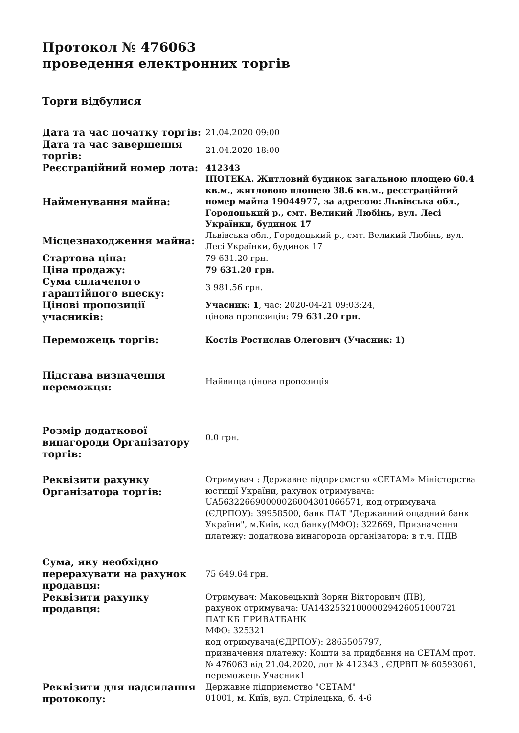Протокол № 476063
проведення електронних торгів
Торги відбулися
| Дата та час початку торгів: | 21.04.2020 09:00 |
| Дата та час завершення торгів: | 21.04.2020 18:00 |
| Реєстраційний номер лота: | 412343 |
| Найменування майна: | ІПОТЕКА. Житловий будинок загальною площею 60.4 кв.м., житловою площею 38.6 кв.м., реєстраційний номер майна 19044977, за адресою: Львівська обл., Городоцький р., смт. Великий Любінь, вул. Лесі Українки, будинок 17 |
| Місцезнаходження майна: | Львівська обл., Городоцький р., смт. Великий Любінь, вул. Лесі Українки, будинок 17 |
| Стартова ціна: | 79 631.20 грн. |
| Ціна продажу: | 79 631.20 грн. |
| Сума сплаченого гарантійного внеску: | 3 981.56 грн. |
| Цінові пропозиції учасників: | Учасник: 1 , час: 2020-04-21 09:03:24, цінова пропозиція: 79 631.20 грн. |
| Переможець торгів: | Костів Ростислав Олегович (Учасник: 1) |
| Підстава визначення переможця: | Найвища цінова пропозиція |
| Розмір додаткової винагороди Організатору торгів: | 0.0 грн. |
| Реквізити рахунку Організатора торгів: | Отримувач : Державне підприємство «СЕТАМ» Міністерства юстиції України, рахунок отримувача: UA563226690000026004301066571, код отримувача (ЄДРПОУ): 39958500, банк ПАТ "Державний ощадний банк України", м.Київ, код банку(МФО): 322669, Призначення платежу: додаткова винагорода організатора; в т.ч. ПДВ |
| Сума, яку необхідно перерахувати на рахунок продавця: | 75 649.64 грн. |
| Реквізити рахунку продавця: | Отримувач: Маковецький Зорян Вікторович (ПВ), рахунок отримувача: UA143253210000029426051000721 ПАТ КБ ПРИВАТБАНК МФО: 325321 код отримувача(ЄДРПОУ): 2865505797, призначення платежу: Кошти за придбання на СЕТАМ прот. № 476063 від 21.04.2020, лот № 412343 , ЄДРВП № 60593061, переможець Учасник1 |
| Реквізити для надсилання протоколу: | Державне підприємство "СЕТАМ" 01001, м. Київ, вул. Стрілецька, б. 4-6 |